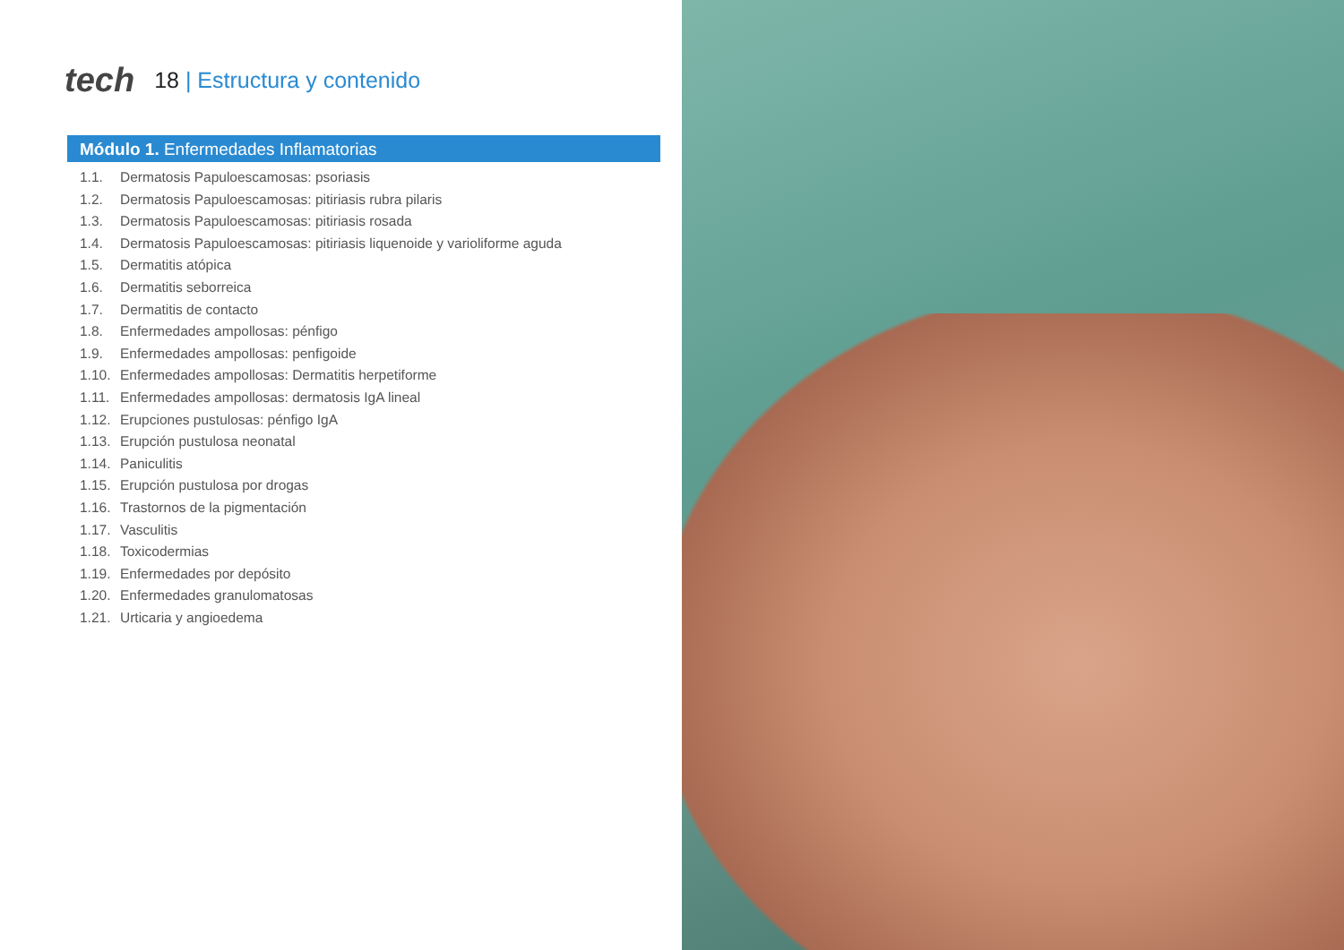tech
18 | Estructura y contenido
Módulo 1. Enfermedades Inflamatorias
1.1. Dermatosis Papuloescamosas: psoriasis
1.2. Dermatosis Papuloescamosas: pitiriasis rubra pilaris
1.3. Dermatosis Papuloescamosas: pitiriasis rosada
1.4. Dermatosis Papuloescamosas: pitiriasis liquenoide y varioliforme aguda
1.5. Dermatitis atópica
1.6. Dermatitis seborreica
1.7. Dermatitis de contacto
1.8. Enfermedades ampollosas: pénfigo
1.9. Enfermedades ampollosas: penfigoide
1.10. Enfermedades ampollosas: Dermatitis herpetiforme
1.11. Enfermedades ampollosas: dermatosis IgA lineal
1.12. Erupciones pustulosas: pénfigo IgA
1.13. Erupción pustulosa neonatal
1.14. Paniculitis
1.15. Erupción pustulosa por drogas
1.16. Trastornos de la pigmentación
1.17. Vasculitis
1.18. Toxicodermias
1.19. Enfermedades por depósito
1.20. Enfermedades granulomatosas
1.21. Urticaria y angioedema